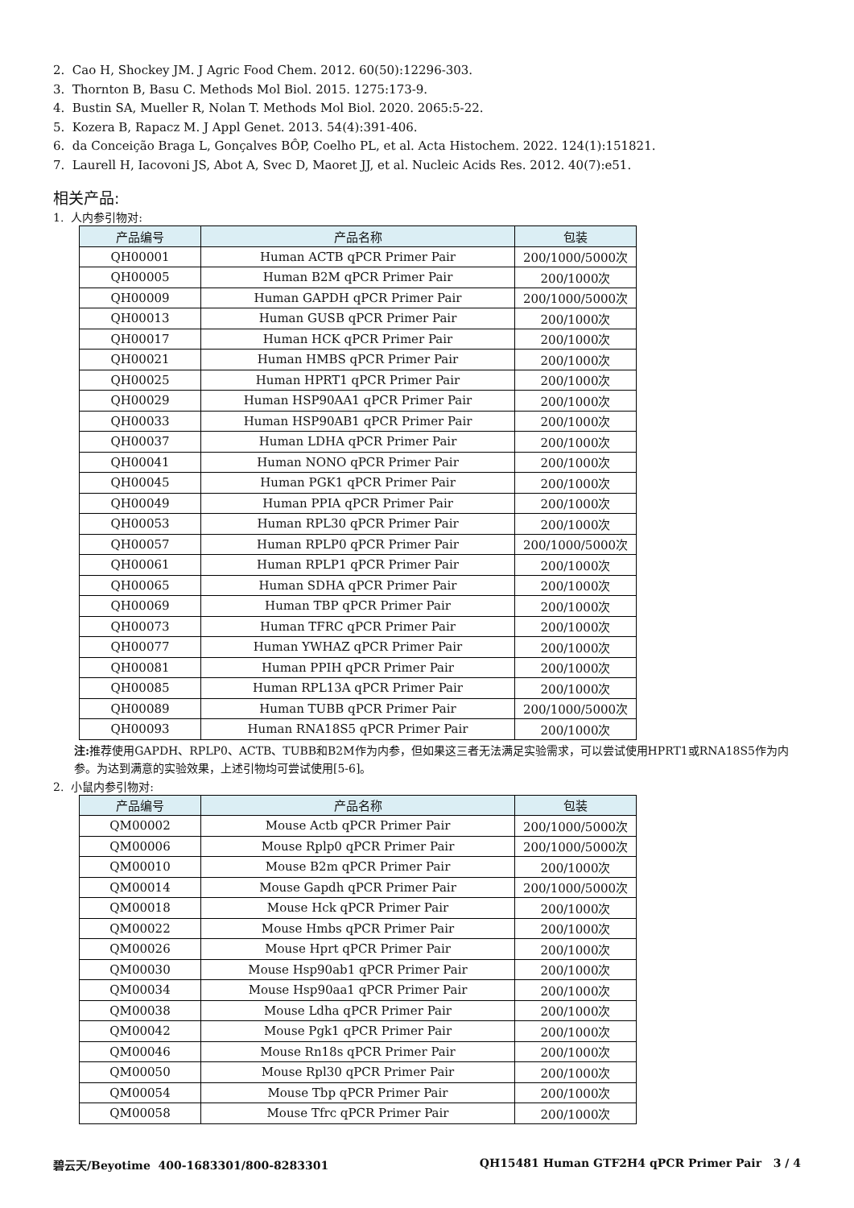2. Cao H, Shockey JM. J Agric Food Chem. 2012. 60(50):12296-303.
3. Thornton B, Basu C. Methods Mol Biol. 2015. 1275:173-9.
4. Bustin SA, Mueller R, Nolan T. Methods Mol Biol. 2020. 2065:5-22.
5. Kozera B, Rapacz M. J Appl Genet. 2013. 54(4):391-406.
6. da Conceição Braga L, Gonçalves BÔP, Coelho PL, et al. Acta Histochem. 2022. 124(1):151821.
7. Laurell H, Iacovoni JS, Abot A, Svec D, Maoret JJ, et al. Nucleic Acids Res. 2012. 40(7):e51.
相关产品:
1. 人内参引物对:
| 产品编号 | 产品名称 | 包装 |
| --- | --- | --- |
| QH00001 | Human ACTB qPCR Primer Pair | 200/1000/5000次 |
| QH00005 | Human B2M qPCR Primer Pair | 200/1000次 |
| QH00009 | Human GAPDH qPCR Primer Pair | 200/1000/5000次 |
| QH00013 | Human GUSB qPCR Primer Pair | 200/1000次 |
| QH00017 | Human HCK qPCR Primer Pair | 200/1000次 |
| QH00021 | Human HMBS qPCR Primer Pair | 200/1000次 |
| QH00025 | Human HPRT1 qPCR Primer Pair | 200/1000次 |
| QH00029 | Human HSP90AA1 qPCR Primer Pair | 200/1000次 |
| QH00033 | Human HSP90AB1 qPCR Primer Pair | 200/1000次 |
| QH00037 | Human LDHA qPCR Primer Pair | 200/1000次 |
| QH00041 | Human NONO qPCR Primer Pair | 200/1000次 |
| QH00045 | Human PGK1 qPCR Primer Pair | 200/1000次 |
| QH00049 | Human PPIA qPCR Primer Pair | 200/1000次 |
| QH00053 | Human RPL30 qPCR Primer Pair | 200/1000次 |
| QH00057 | Human RPLP0 qPCR Primer Pair | 200/1000/5000次 |
| QH00061 | Human RPLP1 qPCR Primer Pair | 200/1000次 |
| QH00065 | Human SDHA qPCR Primer Pair | 200/1000次 |
| QH00069 | Human TBP qPCR Primer Pair | 200/1000次 |
| QH00073 | Human TFRC qPCR Primer Pair | 200/1000次 |
| QH00077 | Human YWHAZ qPCR Primer Pair | 200/1000次 |
| QH00081 | Human PPIH qPCR Primer Pair | 200/1000次 |
| QH00085 | Human RPL13A qPCR Primer Pair | 200/1000次 |
| QH00089 | Human TUBB qPCR Primer Pair | 200/1000/5000次 |
| QH00093 | Human RNA18S5 qPCR Primer Pair | 200/1000次 |
注: 推荐使用GAPDH、RPLP0、ACTB、TUBB和B2M作为内参，但如果这三者无法满足实验需求，可以尝试使用HPRT1或RNA18S5作为内参。为达到满意的实验效果，上述引物均可尝试使用[5-6]。
2. 小鼠内参引物对:
| 产品编号 | 产品名称 | 包装 |
| --- | --- | --- |
| QM00002 | Mouse Actb qPCR Primer Pair | 200/1000/5000次 |
| QM00006 | Mouse Rplp0 qPCR Primer Pair | 200/1000/5000次 |
| QM00010 | Mouse B2m qPCR Primer Pair | 200/1000次 |
| QM00014 | Mouse Gapdh qPCR Primer Pair | 200/1000/5000次 |
| QM00018 | Mouse Hck qPCR Primer Pair | 200/1000次 |
| QM00022 | Mouse Hmbs qPCR Primer Pair | 200/1000次 |
| QM00026 | Mouse Hprt qPCR Primer Pair | 200/1000次 |
| QM00030 | Mouse Hsp90ab1 qPCR Primer Pair | 200/1000次 |
| QM00034 | Mouse Hsp90aa1 qPCR Primer Pair | 200/1000次 |
| QM00038 | Mouse Ldha qPCR Primer Pair | 200/1000次 |
| QM00042 | Mouse Pgk1 qPCR Primer Pair | 200/1000次 |
| QM00046 | Mouse Rn18s qPCR Primer Pair | 200/1000次 |
| QM00050 | Mouse Rpl30 qPCR Primer Pair | 200/1000次 |
| QM00054 | Mouse Tbp qPCR Primer Pair | 200/1000次 |
| QM00058 | Mouse Tfrc qPCR Primer Pair | 200/1000次 |
碧云天/Beyotime 400-1683301/800-8283301 QH15481 Human GTF2H4 qPCR Primer Pair 3 / 4